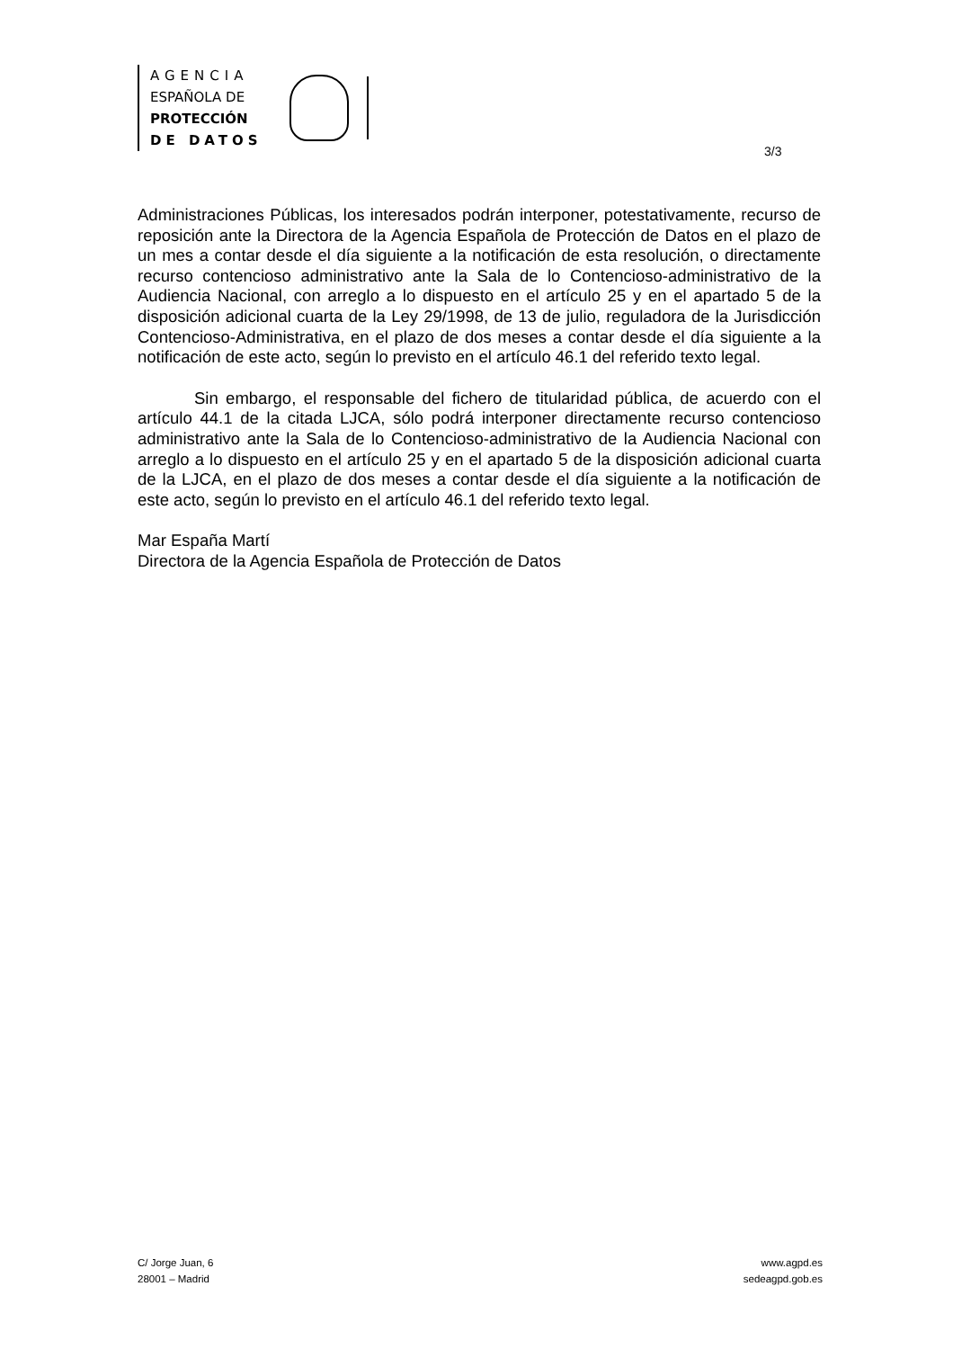AGENCIA
ESPAÑOLA DE
PROTECCIÓN
DE DATOS
3/3
Administraciones Públicas, los interesados podrán interponer, potestativamente, recurso de reposición ante la Directora de la Agencia Española de Protección de Datos en el plazo de un mes a contar desde el día siguiente a la notificación de esta resolución, o directamente recurso contencioso administrativo ante la Sala de lo Contencioso-administrativo de la Audiencia Nacional, con arreglo a lo dispuesto en el artículo 25 y en el apartado 5 de la disposición adicional cuarta de la Ley 29/1998, de 13 de julio, reguladora de la Jurisdicción Contencioso-Administrativa, en el plazo de dos meses a contar desde el día siguiente a la notificación de este acto, según lo previsto en el artículo 46.1 del referido texto legal.
Sin embargo, el responsable del fichero de titularidad pública, de acuerdo con el artículo 44.1 de la citada LJCA, sólo podrá interponer directamente recurso contencioso administrativo ante la Sala de lo Contencioso-administrativo de la Audiencia Nacional con arreglo a lo dispuesto en el artículo 25 y en el apartado 5 de la disposición adicional cuarta de la LJCA, en el plazo de dos meses a contar desde el día siguiente a la notificación de este acto, según lo previsto en el artículo 46.1 del referido texto legal.
Mar España Martí
Directora de la Agencia Española de Protección de Datos
C/ Jorge Juan, 6
28001 – Madrid
www.agpd.es
sedeagpd.gob.es